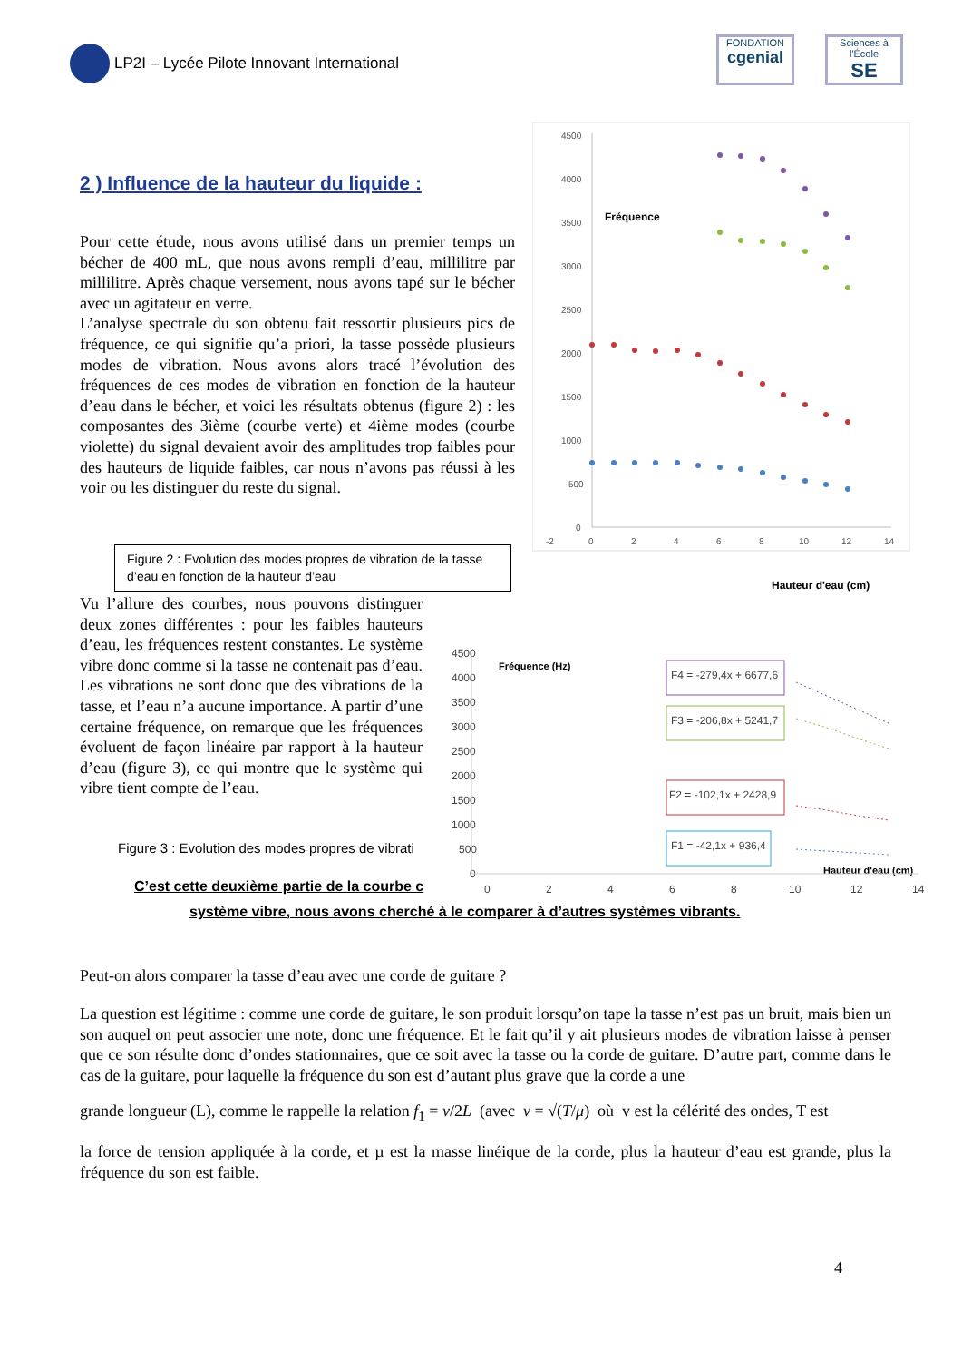LP2I – Lycée Pilote Innovant International
FONDATION
cgenial
Sciences à l'École
SE
2 ) Influence de la hauteur du liquide :
Pour cette étude, nous avons utilisé dans un premier temps un bécher de 400 mL, que nous avons rempli d’eau, millilitre par millilitre. Après chaque versement, nous avons tapé sur le bécher avec un agitateur en verre.
L’analyse spectrale du son obtenu fait ressortir plusieurs pics de fréquence, ce qui signifie qu’a priori, la tasse possède plusieurs modes de vibration. Nous avons alors tracé l’évolution des fréquences de ces modes de vibration en fonction de la hauteur d’eau dans le bécher, et voici les résultats obtenus (figure 2) : les composantes des 3ième (courbe verte) et 4ième modes (courbe violette) du signal devaient avoir des amplitudes trop faibles pour des hauteurs de liquide faibles, car nous n’avons pas réussi à les voir ou les distinguer du reste du signal.
4500
4000
3500
3000
2500
2000
1500
1000
500
0
-2
0
2
4
6
8
10
12
14
Fréquence
Hauteur d'eau (cm)
Figure 2 : Evolution des modes propres de vibration de la tasse d’eau en fonction de la hauteur d’eau
Vu l’allure des courbes, nous pouvons distinguer deux zones différentes : pour les faibles hauteurs d’eau, les fréquences restent constantes. Le système vibre donc comme si la tasse ne contenait pas d’eau. Les vibrations ne sont donc que des vibrations de la tasse, et l’eau n’a aucune importance. A partir d’une certaine fréquence, on remarque que les fréquences évoluent de façon linéaire par rapport à la hauteur d’eau (figure 3), ce qui montre que le système qui vibre tient compte de l’eau.
Figure 3 : Evolution des modes propres de vibrati
C’est cette deuxième partie de la courbe c
4500
4000
3500
3000
2500
2000
1500
1000
500
0
0
2
4
6
8
10
12
14
Fréquence (Hz)
Hauteur d'eau (cm)
F4 = -279,4x + 6677,6
F3 = -206,8x + 5241,7
F2 = -102,1x + 2428,9
F1 = -42,1x + 936,4
système vibre, nous avons cherché à le comparer à d’autres systèmes vibrants.
Peut-on alors comparer la tasse d’eau avec une corde de guitare ?
La question est légitime : comme une corde de guitare, le son produit lorsqu’on tape la tasse n’est pas un bruit, mais bien un son auquel on peut associer une note, donc une fréquence. Et le fait qu’il y ait plusieurs modes de vibration laisse à penser que ce son résulte donc d’ondes stationnaires, que ce soit avec la tasse ou la corde de guitare. D’autre part, comme dans le cas de la guitare, pour laquelle la fréquence du son est d’autant plus grave que la corde a une
grande longueur (L), comme le rappelle la relation f<sub>1</sub> = v/2L (avec v = √(T/μ) où v est la célérité des ondes, T est
la force de tension appliquée à la corde, et µ est la masse linéique de la corde, plus la hauteur d’eau est grande, plus la fréquence du son est faible.
4